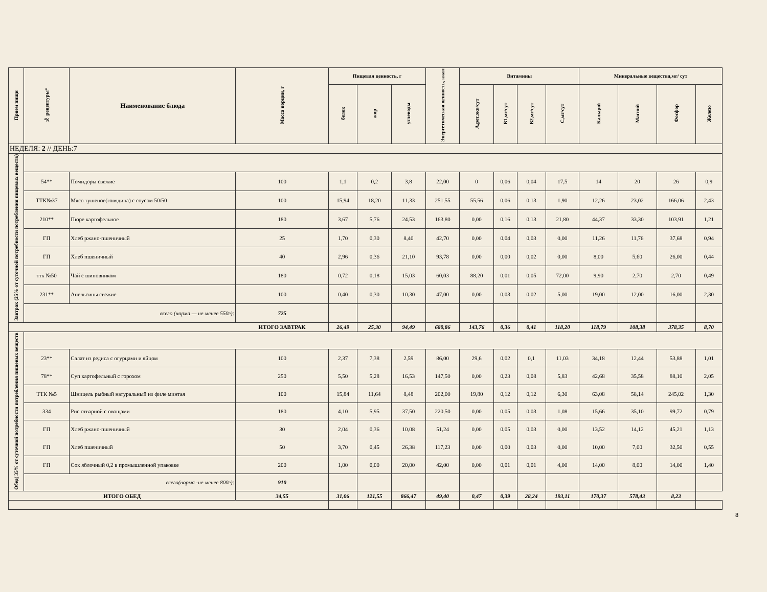| Прием пищи | № рецептуры* | Наименование блюда | Масса порции, г | Пищевая ценность, г | | | Энергетическая ценность, ккал | Витамины | | | | Минеральные вещества,мг/ сут | | | |
| --- | --- | --- | --- | --- | --- | --- | --- | --- | --- | --- | --- | --- | --- | --- | --- |
| | | | | белок | жир | углеводы | | А,рет.экв/сут | В1,мг/сут | В2,мг/сут | С,мг/сут | Кальций | Магний | Фосфор | Железо |
| НЕДЕЛЯ: 2 // ДЕНЬ:7 | | | | | | | | | | | | | | | |
| Завтрак (25% от суточной потребности потребления пищевых веществ) | | | | | | | | | | | | | | | |
| | 54** | Помидоры свежие | 100 | 1,1 | 0,2 | 3,8 | 22,00 | 0 | 0,06 | 0,04 | 17,5 | 14 | 20 | 26 | 0,9 |
| | ТТК№37 | Мясо тушеное(говядина) с соусом 50/50 | 100 | 15,94 | 18,20 | 11,33 | 251,55 | 55,56 | 0,06 | 0,13 | 1,90 | 12,26 | 23,02 | 166,06 | 2,43 |
| | 210** | Пюре картофельное | 180 | 3,67 | 5,76 | 24,53 | 163,80 | 0,00 | 0,16 | 0,13 | 21,80 | 44,37 | 33,30 | 103,91 | 1,21 |
| | ГП | Хлеб ржано-пшеничный | 25 | 1,70 | 0,30 | 8,40 | 42,70 | 0,00 | 0,04 | 0,03 | 0,00 | 11,26 | 11,76 | 37,68 | 0,94 |
| | ГП | Хлеб пшеничный | 40 | 2,96 | 0,36 | 21,10 | 93,78 | 0,00 | 0,00 | 0,02 | 0,00 | 8,00 | 5,60 | 26,00 | 0,44 |
| | ттк №50 | Чай с шиповником | 180 | 0,72 | 0,18 | 15,03 | 60,03 | 88,20 | 0,01 | 0,05 | 72,00 | 9,90 | 2,70 | 2,70 | 0,49 |
| | 231** | Апельсины свежие | 100 | 0,40 | 0,30 | 10,30 | 47,00 | 0,00 | 0,03 | 0,02 | 5,00 | 19,00 | 12,00 | 16,00 | 2,30 |
| | всего (норма — не менее 550г): | | 725 | | | | | | | | | | | | |
| | | | ИТОГО ЗАВТРАК | 26,49 | 25,30 | 94,49 | 680,86 | 143,76 | 0,36 | 0,41 | 118,20 | 118,79 | 108,38 | 378,35 | 8,70 |
| Обед( 35% от суточной потребности потребления пищевых веществ | | | | | | | | | | | | | | | |
| | 23** | Салат из редиса с огурцами и яйцом | 100 | 2,37 | 7,38 | 2,59 | 86,00 | 29,6 | 0,02 | 0,1 | 11,03 | 34,18 | 12,44 | 53,88 | 1,01 |
| | 78** | Суп картофельный с горохом | 250 | 5,50 | 5,28 | 16,53 | 147,50 | 0,00 | 0,23 | 0,08 | 5,83 | 42,68 | 35,58 | 88,10 | 2,05 |
| | ТТК №5 | Шницель рыбный натуральный из филе минтая | 100 | 15,84 | 11,64 | 8,48 | 202,00 | 19,80 | 0,12 | 0,12 | 6,30 | 63,08 | 58,14 | 245,02 | 1,30 |
| | 334 | Рис отварной с овощами | 180 | 4,10 | 5,95 | 37,50 | 220,50 | 0,00 | 0,05 | 0,03 | 1,08 | 15,66 | 35,10 | 99,72 | 0,79 |
| | ГП | Хлеб ржано-пшеничный | 30 | 2,04 | 0,36 | 10,08 | 51,24 | 0,00 | 0,05 | 0,03 | 0,00 | 13,52 | 14,12 | 45,21 | 1,13 |
| | ГП | Хлеб пшеничный | 50 | 3,70 | 0,45 | 26,38 | 117,23 | 0,00 | 0,00 | 0,03 | 0,00 | 10,00 | 7,00 | 32,50 | 0,55 |
| | ГП | Сок яблочный 0,2 в промышленной упаковке | 200 | 1,00 | 0,00 | 20,00 | 42,00 | 0,00 | 0,01 | 0,01 | 4,00 | 14,00 | 8,00 | 14,00 | 1,40 |
| | всего(норма -не менее 800г): | | 910 | | | | | | | | | | | | |
| ИТОГО ОБЕД | | | 34,55 | 31,06 | 121,55 | 866,47 | 49,40 | 0,47 | 0,39 | 28,24 | 193,11 | 170,37 | 578,43 | 8,23 | |
8